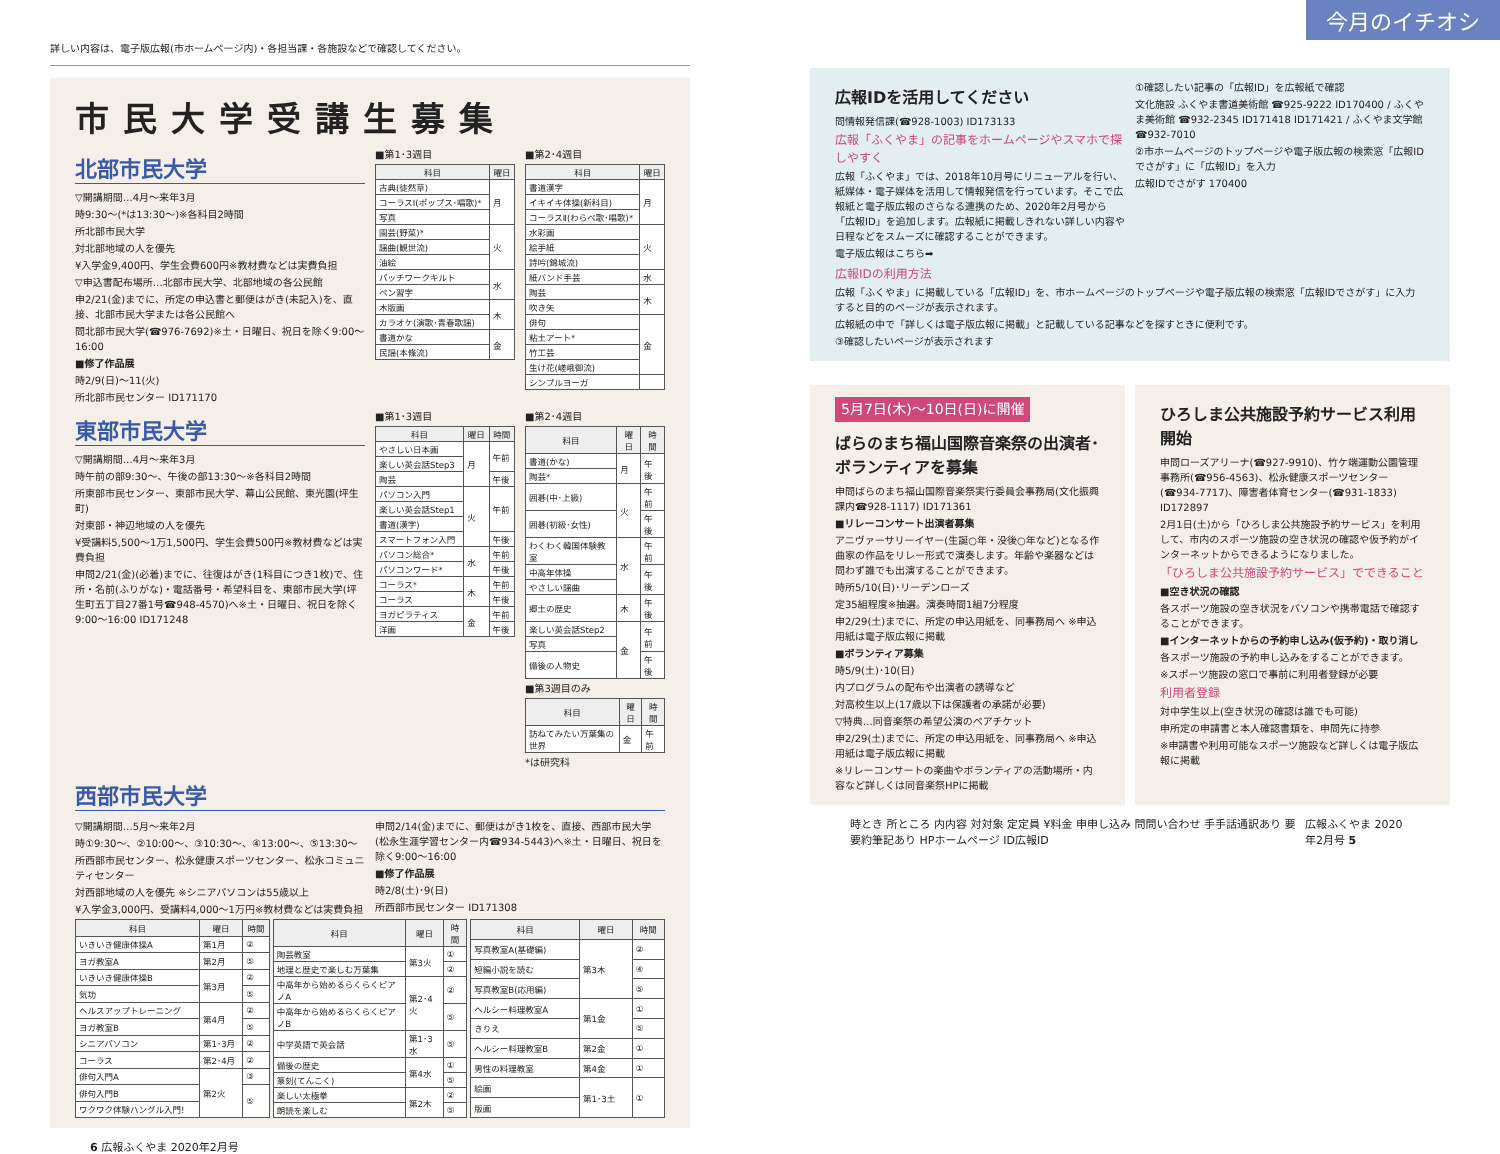今月のイチオシ
詳しい内容は、電子版広報(市ホームページ内)・各担当課・各施設などで確認してください。
市民大学受講生募集
北部市民大学
▽開講期間…4月～来年3月
時9:30～(*は13:30～)※各科目2時間
所北部市民大学
対北部地域の人を優先
¥入学金9,400円、学生会費600円※教材費などは実費負担
▽申込書配布場所…北部市民大学、北部地域の各公民館
申2/21(金)までに、所定の申込書と郵便はがき(未記入)を、直接、北部市民大学または各公民館へ
問北部市民大学(☎976-7692)※土・日曜日、祝日を除く9:00～16:00
■修了作品展
時2/9(日)～11(火)
所北部市民センター ID171170
■第1･3週目
| 科目 | 曜日 |
| --- | --- |
| 古典(徒然草) | 月 |
| コーラスⅠ(ポップス･唱歌)* | |
| 写真 | |
| 園芸(野菜)* | 火 |
| 謡曲(観世流) | |
| 油絵 | |
| パッチワークキルト | 水 |
| ペン習字 | |
| 木版画 | 木 |
| カラオケ(演歌･青春歌謡) | |
| 書道かな | 金 |
| 民謡(本條流) | |
■第2･4週目
| 科目 | 曜日 |
| --- | --- |
| 書道漢字 | 月 |
| イキイキ体操(新科目) | |
| コーラスⅡ(わらべ歌･唱歌)* | |
| 水彩画 | 火 |
| 絵手紙 | |
| 詩吟(錦城流) | |
| 紙バンド手芸 | 水 |
| 陶芸 | 木 |
| 吹き矢 | |
| 俳句 | 金 |
| 粘土アート* | |
| 竹工芸 | |
| 生け花(嵯峨御流) | |
| シンプルヨーガ | |
東部市民大学
▽開講期間…4月～来年3月
時午前の部9:30～、午後の部13:30～※各科目2時間
所東部市民センター、東部市民大学、幕山公民館、東光園(坪生町)
対東部・神辺地域の人を優先
¥受講料5,500～1万1,500円、学生会費500円※教材費などは実費負担
申問2/21(金)(必着)までに、往復はがき(1科目につき1枚)で、住所・名前(ふりがな)・電話番号・希望科目を、東部市民大学(坪生町五丁目27番1号☎948-4570)へ※土・日曜日、祝日を除く9:00～16:00 ID171248
■第1･3週目
| 科目 | 曜日 | 時間 |
| --- | --- | --- |
| やさしい日本画 | 月 | 午前 |
| 楽しい英会話Step3 | | |
| 陶芸 | | 午後 |
| パソコン入門 | 火 | 午前 |
| 楽しい英会話Step1 | | |
| 書道(漢字) | | |
| スマートフォン入門 | | 午後 |
| パソコン総合* | 水 | 午前 |
| パソコンワード* | | 午後 |
| コーラス* | 木 | 午前 |
| コーラス | | 午後 |
| ヨガピラティス | 金 | 午前 |
| 洋画 | | 午後 |
■第2･4週目
| 科目 | 曜日 | 時間 |
| --- | --- | --- |
| 書道(かな) | 月 | 午後 |
| 陶芸* | | |
| 囲碁(中･上級) | 火 | 午前 |
| 囲碁(初級･女性) | | 午後 |
| わくわく韓国体験教室 | 水 | 午前 |
| 中高年体操 | | 午後 |
| やさしい謡曲 | | |
| 郷土の歴史 | 木 | 午後 |
| 楽しい英会話Step2 | 金 | 午前 |
| 写真 | | |
| 備後の人物史 | | 午後 |
■第3週目のみ
| 科目 | 曜日 | 時間 |
| --- | --- | --- |
| 訪ねてみたい万葉集の世界 | 金 | 午前 |
*は研究科
西部市民大学
▽開講期間…5月～来年2月
時①9:30～、②10:00～、③10:30～、④13:00～、⑤13:30～
所西部市民センター、松永健康スポーツセンター、松永コミュニティセンター
対西部地域の人を優先 ※シニアパソコンは55歳以上
¥入学金3,000円、受講料4,000～1万円※教材費などは実費負担
申問2/14(金)までに、郵便はがき1枚を、直接、西部市民大学(松永生涯学習センター内☎934-5443)へ※土・日曜日、祝日を除く9:00～16:00
■修了作品展
時2/8(土)･9(日)
所西部市民センター ID171308
| 科目 | 曜日 | 時間 |
| --- | --- | --- |
| いきいき健康体操A | 第1月 | ② |
| ヨガ教室A | 第2月 | ⑤ |
| いきいき健康体操B | 第3月 | ② |
| 気功 | | ⑤ |
| ヘルスアップトレーニング | 第4月 | ② |
| ヨガ教室B | | ⑤ |
| シニアパソコン | 第1･3月 | ② |
| コーラス | 第2･4月 | ② |
| 俳句入門A | 第2火 | ③ |
| 俳句入門B | | ⑤ |
| ワクワク体験ハングル入門! | | |
| 科目 | 曜日 | 時間 |
| --- | --- | --- |
| 陶芸教室 | 第3火 | ① |
| 地理と歴史で楽しむ万葉集 | | ② |
| 中高年から始めるらくらくピアノA | 第2･4火 | ② |
| 中高年から始めるらくらくピアノB | | ⑤ |
| 中学英語で英会話 | 第1･3水 | ⑤ |
| 備後の歴史 | 第4水 | ① |
| 篆刻(てんこく) | | ⑤ |
| 楽しい太極拳 | 第2木 | ② |
| 朗読を楽しむ | | ⑤ |
| 科目 | 曜日 | 時間 |
| --- | --- | --- |
| 写真教室A(基礎編) | 第3木 | ② |
| 短編小説を読む | | ④ |
| 写真教室B(応用編) | | ⑤ |
| ヘルシー料理教室A | 第1金 | ① |
| きりえ | | ⑤ |
| ヘルシー料理教室B | 第2金 | ① |
| 男性の料理教室 | 第4金 | ① |
| 絵画 | 第1･3土 | ① |
| 版画 | | |
6 広報ふくやま 2020年2月号
広報IDを活用してください
問情報発信課(☎928-1003) ID173133
広報「ふくやま」の記事をホームページやスマホで探しやすく
広報「ふくやま」では、2018年10月号にリニューアルを行い、紙媒体・電子媒体を活用して情報発信を行っています。そこで広報紙と電子版広報のさらなる連携のため、2020年2月号から「広報ID」を追加します。広報紙に掲載しきれない詳しい内容や日程などをスムーズに確認することができます。
電子版広報はこちら➡
①確認したい記事の「広報ID」を広報紙で確認
文化施設 ふくやま書道美術館 ☎925-9222 ID170400 / ふくやま美術館 ☎932-2345 ID171418 ID171421 / ふくやま文学館 ☎932-7010
②市ホームページのトップページや電子版広報の検索窓「広報IDでさがす」に「広報ID」を入力
広報IDでさがす 170400
広報IDの利用方法
広報「ふくやま」に掲載している「広報ID」を、市ホームページのトップページや電子版広報の検索窓「広報IDでさがす」に入力すると目的のページが表示されます。
広報紙の中で「詳しくは電子版広報に掲載」と記載している記事などを探すときに便利です。
③確認したいページが表示されます
5月7日(木)～10日(日)に開催
ばらのまち福山国際音楽祭の出演者･ボランティアを募集
申問ばらのまち福山国際音楽祭実行委員会事務局(文化振興課内☎928-1117) ID171361
■リレーコンサート出演者募集
アニヴァーサリーイヤー(生誕○年・没後○年など)となる作曲家の作品をリレー形式で演奏します。年齢や楽器などは問わず誰でも出演することができます。
時所5/10(日)･リーデンローズ
定35組程度※抽選。演奏時間1組7分程度
申2/29(土)までに、所定の申込用紙を、同事務局へ ※申込用紙は電子版広報に掲載
■ボランティア募集
時5/9(土)･10(日)
内プログラムの配布や出演者の誘導など
対高校生以上(17歳以下は保護者の承諾が必要)
▽特典…同音楽祭の希望公演のペアチケット
申2/29(土)までに、所定の申込用紙を、同事務局へ ※申込用紙は電子版広報に掲載
※リレーコンサートの楽曲やボランティアの活動場所・内容など詳しくは同音楽祭HPに掲載
ひろしま公共施設予約サービス利用開始
申問ローズアリーナ(☎927-9910)、竹ケ端運動公園管理事務所(☎956-4563)、松永健康スポーツセンター(☎934-7717)、障害者体育センター(☎931-1833) ID172897
2月1日(土)から「ひろしま公共施設予約サービス」を利用して、市内のスポーツ施設の空き状況の確認や仮予約がインターネットからできるようになりました。
「ひろしま公共施設予約サービス」でできること
■空き状況の確認
各スポーツ施設の空き状況をパソコンや携帯電話で確認することができます。
■インターネットからの予約申し込み(仮予約)・取り消し
各スポーツ施設の予約申し込みをすることができます。
※スポーツ施設の窓口で事前に利用者登録が必要
利用者登録
対中学生以上(空き状況の確認は誰でも可能)
申所定の申請書と本人確認書類を、申問先に持参
※申請書や利用可能なスポーツ施設など詳しくは電子版広報に掲載
時とき 所ところ 内内容 対対象 定定員 ¥料金 申申し込み 問問い合わせ 手手話通訳あり 要要約筆記あり HPホームページ ID広報ID 広報ふくやま 2020年2月号 5